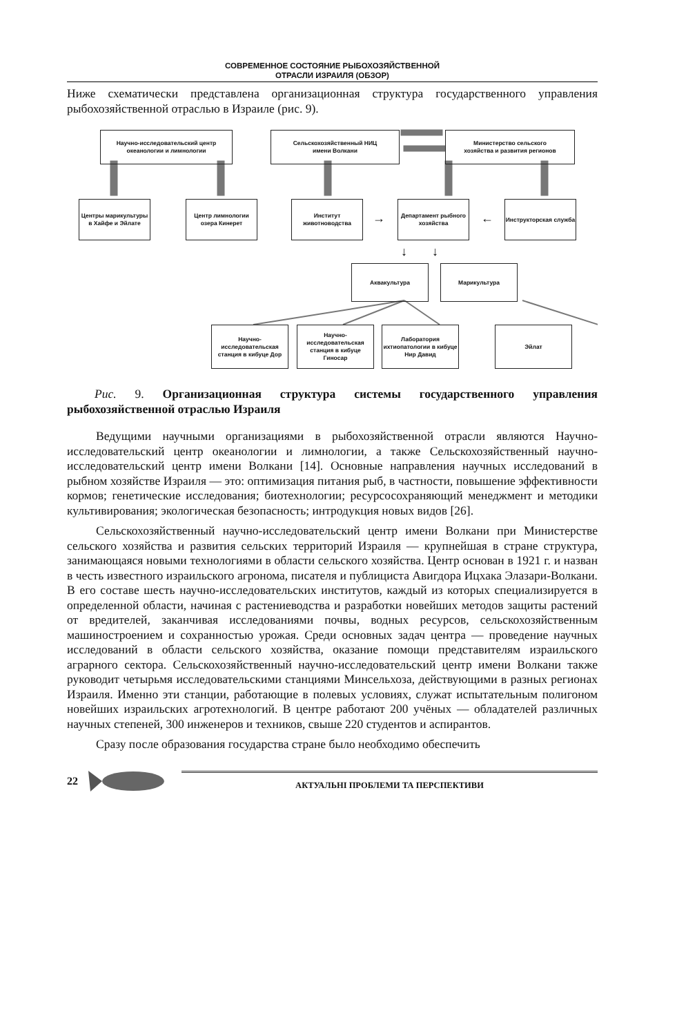СОВРЕМЕННОЕ СОСТОЯНИЕ РЫБОХОЗЯЙСТВЕННОЙ
ОТРАСЛИ ИЗРАИЛЯ (ОБЗОР)
Ниже схематически представлена организационная структура государственного управления рыбохозяйственной отраслью в Израиле (рис. 9).
Научно-исследовательский центр
океанологии и лимнологии
Сельскохозяйственный НИЦ
имени Волкани
Министерство сельского
хозяйства и развития регионов
Центры марикультуры в Хайфе и Эйлате
Центр лимнологии озера Кинерет
Институт животноводства
Департамент рыбного хозяйства
Инструкторская служба
→ ←
↓ ↓
Аквакультура Марикультура
Научно-исследовательская станция в кибуце Дор
Научно-исследовательская станция в кибуце Гиносар
Лаборатория ихтиопатологии в кибуце Нир Давид
Эйлат
Рис. 9. Организационная структура системы государственного управления рыбохозяйственной отраслью Израиля
Ведущими научными организациями в рыбохозяйственной отрасли являются Научно-исследовательский центр океанологии и лимнологии, а также Сельскохозяйственный научно-исследовательский центр имени Волкани [14]. Основные направления научных исследований в рыбном хозяйстве Израиля — это: оптимизация питания рыб, в частности, повышение эффективности кормов; генетические исследования; биотехнологии; ресурсосохраняющий менеджмент и методики культивирования; экологическая безопасность; интродукция новых видов [26].
Сельскохозяйственный научно-исследовательский центр имени Волкани при Министерстве сельского хозяйства и развития сельских территорий Израиля — крупнейшая в стране структура, занимающаяся новыми технологиями в области сельского хозяйства. Центр основан в 1921 г. и назван в честь известного израильского агронома, писателя и публициста Авигдора Ицхака Элазари-Волкани. В его составе шесть научно-исследовательских институтов, каждый из которых специализируется в определенной области, начиная с растениеводства и разработки новейших методов защиты растений от вредителей, заканчивая исследованиями почвы, водных ресурсов, сельскохозяйственным машиностроением и сохранностью урожая. Среди основных задач центра — проведение научных исследований в области сельского хозяйства, оказание помощи представителям израильского аграрного сектора. Сельскохозяйственный научно-исследовательский центр имени Волкани также руководит четырьмя исследовательскими станциями Минсельхоза, действующими в разных регионах Израиля. Именно эти станции, работающие в полевых условиях, служат испытательным полигоном новейших израильских агротехнологий. В центре работают 200 учёных — обладателей различных научных степеней, 300 инженеров и техников, свыше 220 студентов и аспирантов.
Сразу после образования государства стране было необходимо обеспечить
22
АКТУАЛЬНІ ПРОБЛЕМИ ТА ПЕРСПЕКТИВИ